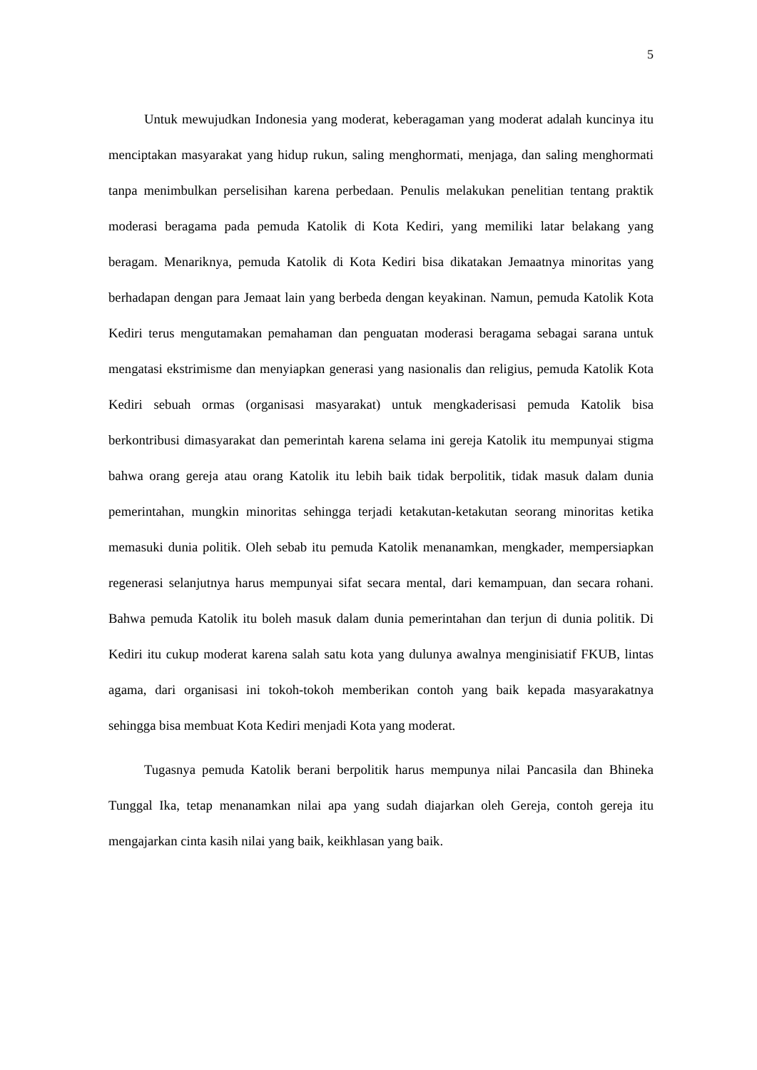5
Untuk mewujudkan Indonesia yang moderat, keberagaman yang moderat adalah kuncinya itu menciptakan masyarakat yang hidup rukun, saling menghormati, menjaga, dan saling menghormati tanpa menimbulkan perselisihan karena perbedaan. Penulis melakukan penelitian tentang praktik moderasi beragama pada pemuda Katolik di Kota Kediri, yang memiliki latar belakang yang beragam. Menariknya, pemuda Katolik di Kota Kediri bisa dikatakan Jemaatnya minoritas yang berhadapan dengan para Jemaat lain yang berbeda dengan keyakinan. Namun, pemuda Katolik Kota Kediri terus mengutamakan pemahaman dan penguatan moderasi beragama sebagai sarana untuk mengatasi ekstrimisme dan menyiapkan generasi yang nasionalis dan religius, pemuda Katolik Kota Kediri sebuah ormas (organisasi masyarakat) untuk mengkaderisasi pemuda Katolik bisa berkontribusi dimasyarakat dan pemerintah karena selama ini gereja Katolik itu mempunyai stigma bahwa orang gereja atau orang Katolik itu lebih baik tidak berpolitik, tidak masuk dalam dunia pemerintahan, mungkin minoritas sehingga terjadi ketakutan-ketakutan seorang minoritas ketika memasuki dunia politik. Oleh sebab itu pemuda Katolik menanamkan, mengkader, mempersiapkan regenerasi selanjutnya harus mempunyai sifat secara mental, dari kemampuan, dan secara rohani. Bahwa pemuda Katolik itu boleh masuk dalam dunia pemerintahan dan terjun di dunia politik. Di Kediri itu cukup moderat karena salah satu kota yang dulunya awalnya menginisiatif FKUB, lintas agama, dari organisasi ini tokoh-tokoh memberikan contoh yang baik kepada masyarakatnya sehingga bisa membuat Kota Kediri menjadi Kota yang moderat.
Tugasnya pemuda Katolik berani berpolitik harus mempunya nilai Pancasila dan Bhineka Tunggal Ika, tetap menanamkan nilai apa yang sudah diajarkan oleh Gereja, contoh gereja itu mengajarkan cinta kasih nilai yang baik, keikhlasan yang baik.